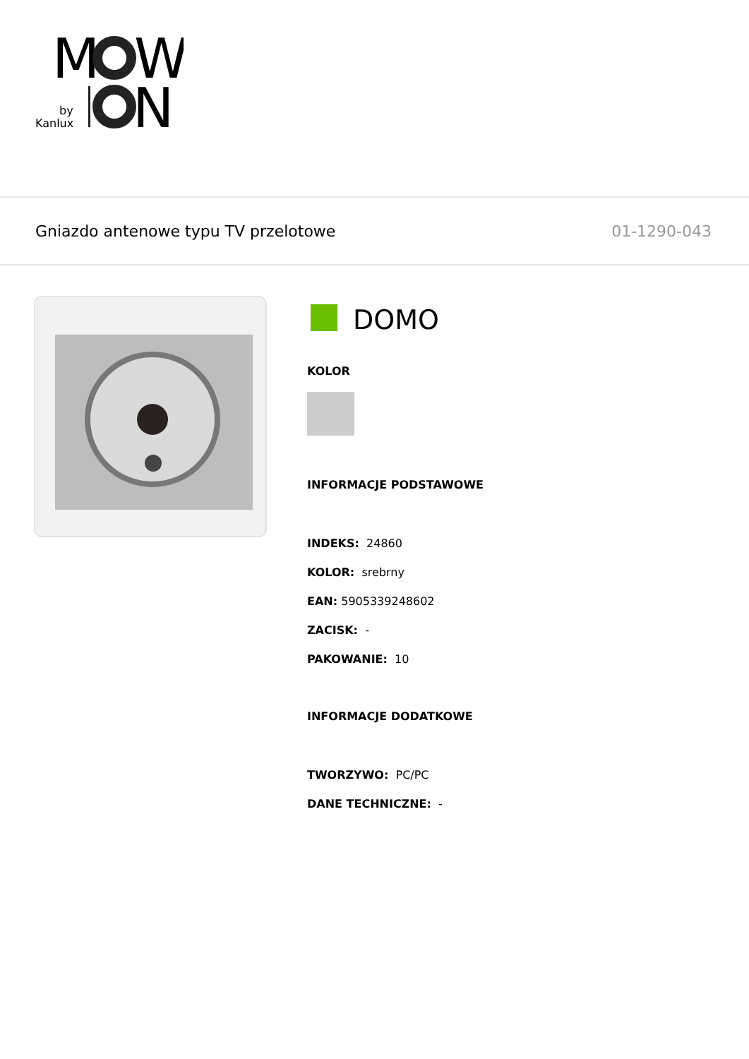M
W
Kanlux
by
N
Gniazdo antenowe typu TV przelotowe 01-1290-043
DOMO
KOLOR
INFORMACJE PODSTAWOWE
INDEKS: 24860
KOLOR: srebrny
EAN: 5905339248602
ZACISK: -
PAKOWANIE: 10
INFORMACJE DODATKOWE
TWORZYWO: PC/PC
DANE TECHNICZNE: -